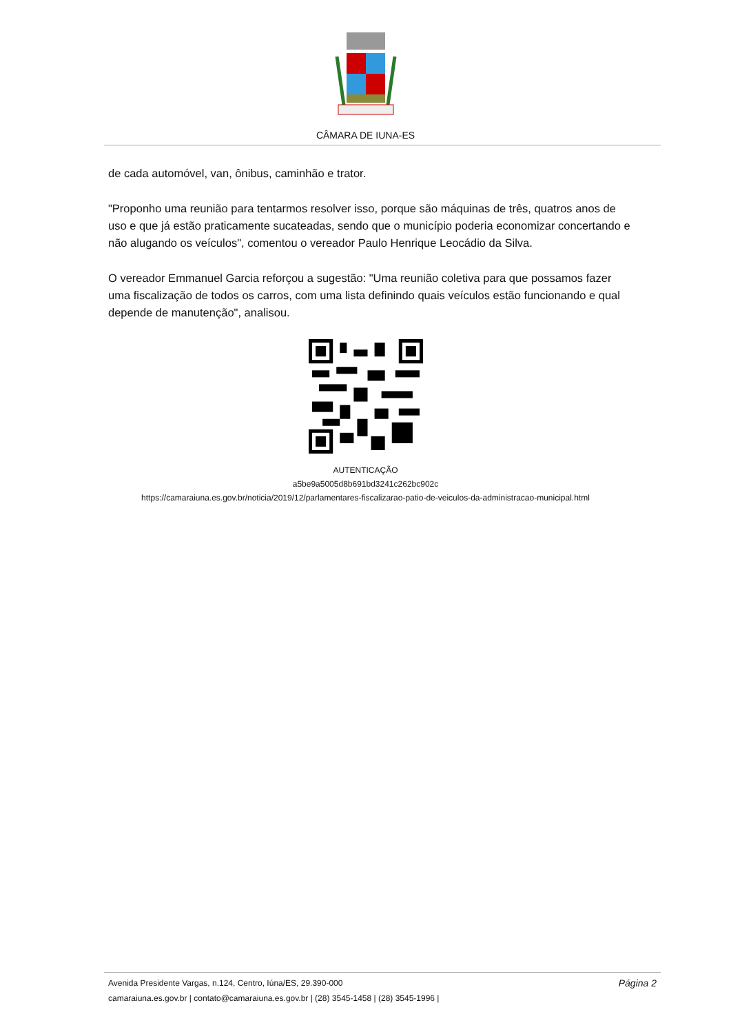CÂMARA DE IUNA-ES
de cada automóvel, van, ônibus, caminhão e trator.
"Proponho uma reunião para tentarmos resolver isso, porque são máquinas de três, quatros anos de uso e que já estão praticamente sucateadas, sendo que o município poderia economizar concertando e não alugando os veículos", comentou o vereador Paulo Henrique Leocádio da Silva.
O vereador Emmanuel Garcia reforçou a sugestão: "Uma reunião coletiva para que possamos fazer uma fiscalização de todos os carros, com uma lista definindo quais veículos estão funcionando e qual depende de manutenção", analisou.
AUTENTICAÇÃO
a5be9a5005d8b691bd3241c262bc902c
https://camaraiuna.es.gov.br/noticia/2019/12/parlamentares-fiscalizarao-patio-de-veiculos-da-administracao-municipal.html
Avenida Presidente Vargas, n.124, Centro, Iúna/ES, 29.390-000 Página 2
camaraiuna.es.gov.br | contato@camaraiuna.es.gov.br | (28) 3545-1458 | (28) 3545-1996 |